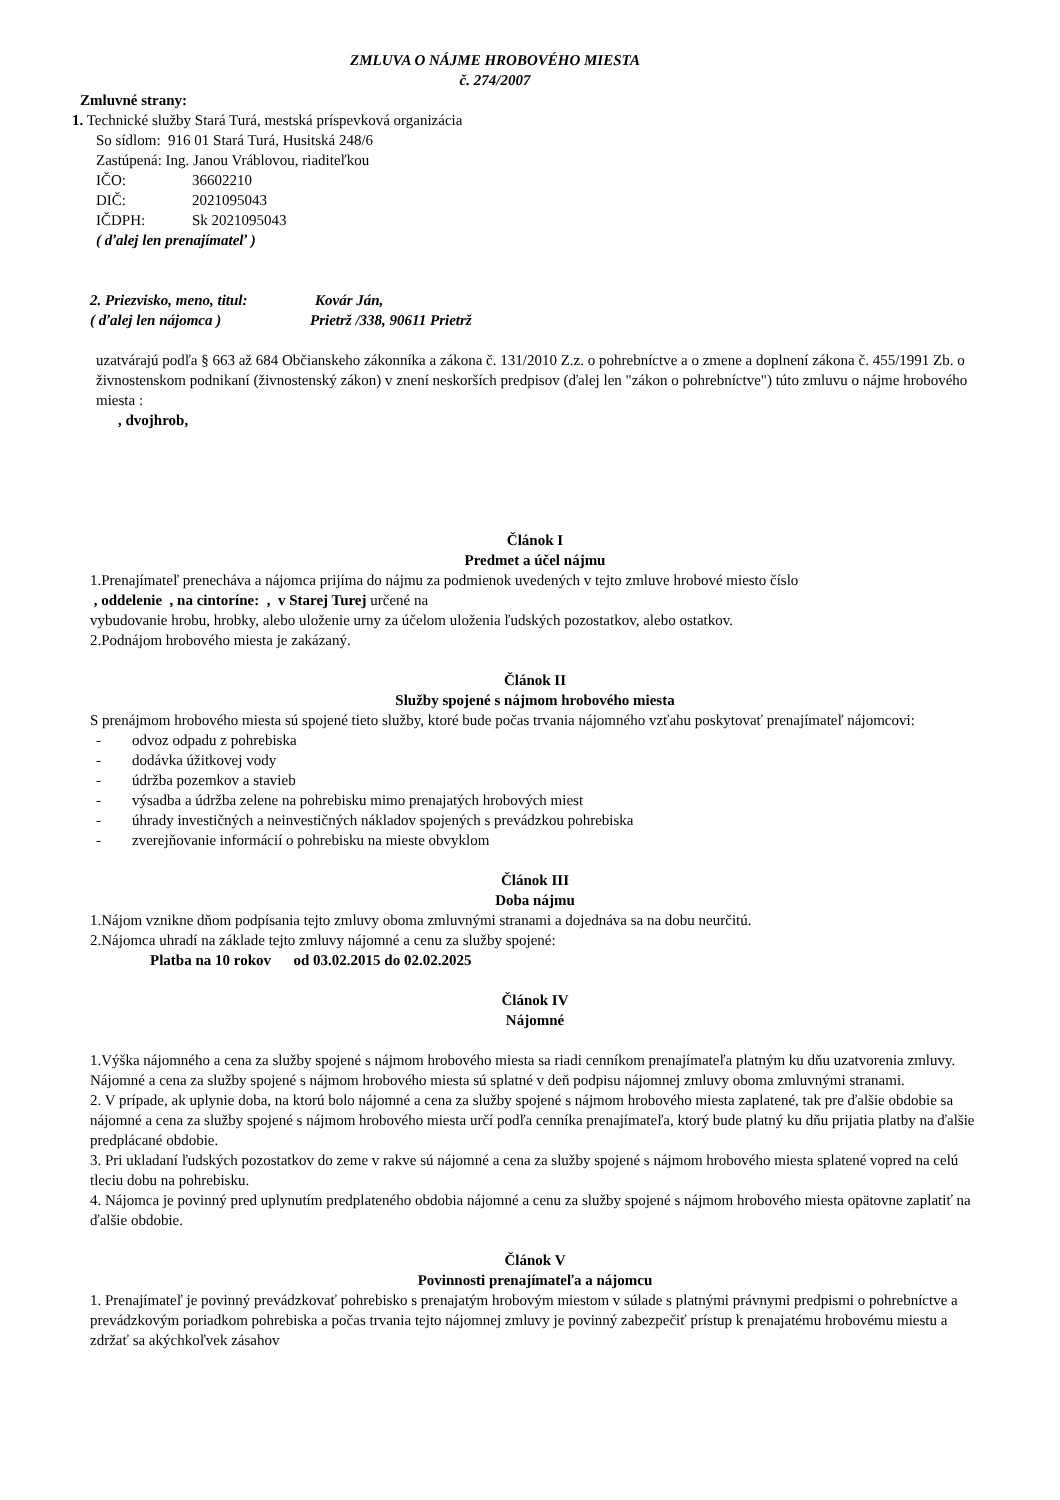ZMLUVA O NÁJME HROBOVÉHO MIESTA
č. 274/2007
Zmluvné strany:
1. Technické služby Stará Turá, mestská príspevková organizácia
So sídlom: 916 01 Stará Turá, Husitská 248/6
Zastúpená: Ing. Janou Vráblovou, riaditeľkou
IČO: 36602210
DIČ: 2021095043
IČDPH: Sk 2021095043
( ďalej len prenajímateľ )
2. Priezvisko, meno, titul: Kovár Ján,
( ďalej len nájomca ) Prietrž /338, 90611 Prietrž
uzatvárajú podľa § 663 až 684 Občianskeho zákonníka a zákona č. 131/2010 Z.z. o pohrebníctve a o zmene a doplnení zákona č. 455/1991 Zb. o živnostenskom podnikaní (živnostenský zákon) v znení neskorších predpisov (ďalej len "zákon o pohrebníctve") túto zmluvu o nájme hrobového miesta :
, dvojhrob,
Článok I
Predmet a účel nájmu
1.Prenajímateľ prenecháva a nájomca prijíma do nájmu za podmienok uvedených v tejto zmluve hrobové miesto číslo
, oddelenie , na cintoríne: , v Starej Turej určené na
vybudovanie hrobu, hrobky, alebo uloženie urny za účelom uloženia ľudských pozostatkov, alebo ostatkov.
2.Podnájom hrobového miesta je zakázaný.
Článok II
Služby spojené s nájmom hrobového miesta
S prenájmom hrobového miesta sú spojené tieto služby, ktoré bude počas trvania nájomného vzťahu poskytovať prenajímateľ nájomcovi:
- odvoz odpadu z pohrebiska
- dodávka úžitkovej vody
- údržba pozemkov a stavieb
- výsadba a údržba zelene na pohrebisku mimo prenajatých hrobových miest
- úhrady investičných a neinvestičných nákladov spojených s prevádzkou pohrebiska
- zverejňovanie informácií o pohrebisku na mieste obvyklom
Článok III
Doba nájmu
1.Nájom vznikne dňom podpísania tejto zmluvy oboma zmluvnými stranami a dojednáva sa na dobu neurčitú.
2.Nájomca uhradí na základe tejto zmluvy nájomné a cenu za služby spojené:
Platba na 10 rokov od 03.02.2015 do 02.02.2025
Článok IV
Nájomné
1.Výška nájomného a cena za služby spojené s nájmom hrobového miesta sa riadi cenníkom prenajímateľa platným ku dňu uzatvorenia zmluvy. Nájomné a cena za služby spojené s nájmom hrobového miesta sú splatné v deň podpisu nájomnej zmluvy oboma zmluvnými stranami.
2. V prípade, ak uplynie doba, na ktorú bolo nájomné a cena za služby spojené s nájmom hrobového miesta zaplatené, tak pre ďalšie obdobie sa nájomné a cena za služby spojené s nájmom hrobového miesta určí podľa cenníka prenajímateľa, ktorý bude platný ku dňu prijatia platby na ďalšie predplácané obdobie.
3. Pri ukladaní ľudských pozostatkov do zeme v rakve sú nájomné a cena za služby spojené s nájmom hrobového miesta splatené vopred na celú tleciu dobu na pohrebisku.
4. Nájomca je povinný pred uplynutím predplateného obdobia nájomné a cenu za služby spojené s nájmom hrobového miesta opätovne zaplatiť na ďalšie obdobie.
Článok V
Povinnosti prenajímateľa a nájomcu
1. Prenajímateľ je povinný prevádzkovať pohrebisko s prenajatým hrobovým miestom v súlade s platnými právnymi predpismi o pohrebníctve a prevádzkovým poriadkom pohrebiska a počas trvania tejto nájomnej zmluvy je povinný zabezpečiť prístup k prenajatému hrobovému miestu a zdržať sa akýchkoľvek zásahov